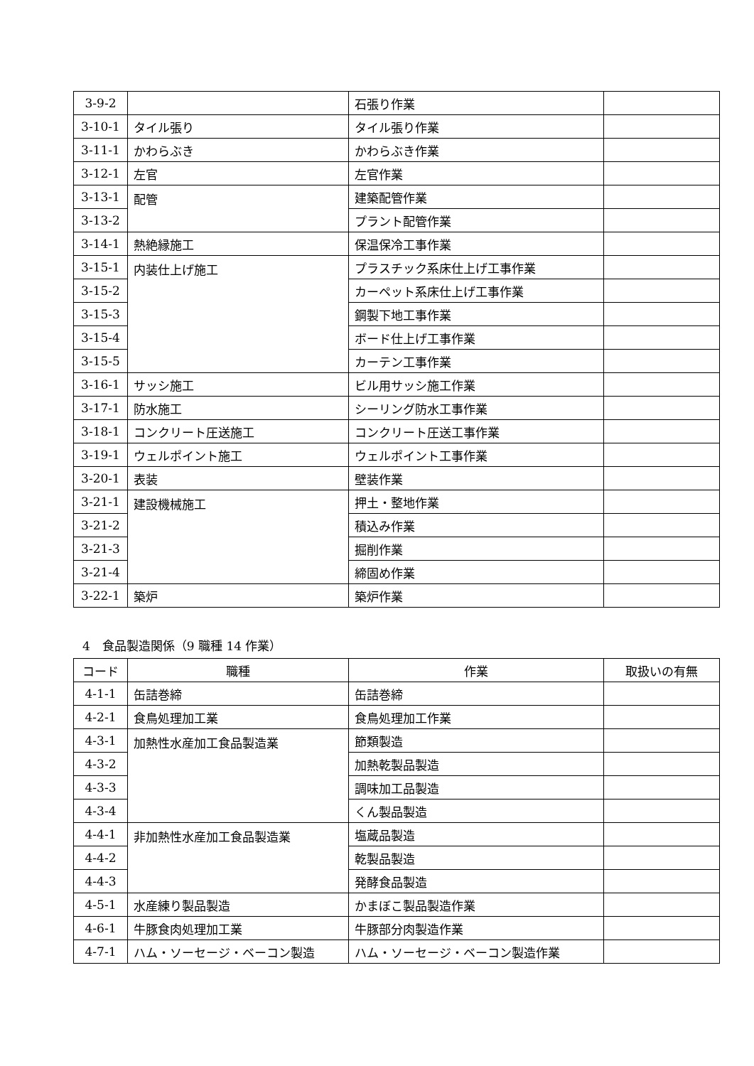| 3-9-2 | | 石張り作業 | |
| 3-10-1 | タイル張り | タイル張り作業 | |
| 3-11-1 | かわらぶき | かわらぶき作業 | |
| 3-12-1 | 左官 | 左官作業 | |
| 3-13-1 | 配管 | 建築配管作業 | |
| 3-13-2 | | プラント配管作業 | |
| 3-14-1 | 熱絶縁施工 | 保温保冷工事作業 | |
| 3-15-1 | 内装仕上げ施工 | プラスチック系床仕上げ工事作業 | |
| 3-15-2 | | カーペット系床仕上げ工事作業 | |
| 3-15-3 | | 鋼製下地工事作業 | |
| 3-15-4 | | ボード仕上げ工事作業 | |
| 3-15-5 | | カーテン工事作業 | |
| 3-16-1 | サッシ施工 | ビル用サッシ施工作業 | |
| 3-17-1 | 防水施工 | シーリング防水工事作業 | |
| 3-18-1 | コンクリート圧送施工 | コンクリート圧送工事作業 | |
| 3-19-1 | ウェルポイント施工 | ウェルポイント工事作業 | |
| 3-20-1 | 表装 | 壁装作業 | |
| 3-21-1 | 建設機械施工 | 押土・整地作業 | |
| 3-21-2 | | 積込み作業 | |
| 3-21-3 | | 掘削作業 | |
| 3-21-4 | | 締固め作業 | |
| 3-22-1 | 築炉 | 築炉作業 | |
4　食品製造関係（9 職種 14 作業）
| コード | 職種 | 作業 | 取扱いの有無 |
| --- | --- | --- | --- |
| 4-1-1 | 缶詰巻締 | 缶詰巻締 | |
| 4-2-1 | 食鳥処理加工業 | 食鳥処理加工作業 | |
| 4-3-1 | 加熱性水産加工食品製造業 | 節類製造 | |
| 4-3-2 | | 加熱乾製品製造 | |
| 4-3-3 | | 調味加工品製造 | |
| 4-3-4 | | くん製品製造 | |
| 4-4-1 | 非加熱性水産加工食品製造業 | 塩蔵品製造 | |
| 4-4-2 | | 乾製品製造 | |
| 4-4-3 | | 発酵食品製造 | |
| 4-5-1 | 水産練り製品製造 | かまぼこ製品製造作業 | |
| 4-6-1 | 牛豚食肉処理加工業 | 牛豚部分肉製造作業 | |
| 4-7-1 | ハム・ソーセージ・ベーコン製造 | ハム・ソーセージ・ベーコン製造作業 | |